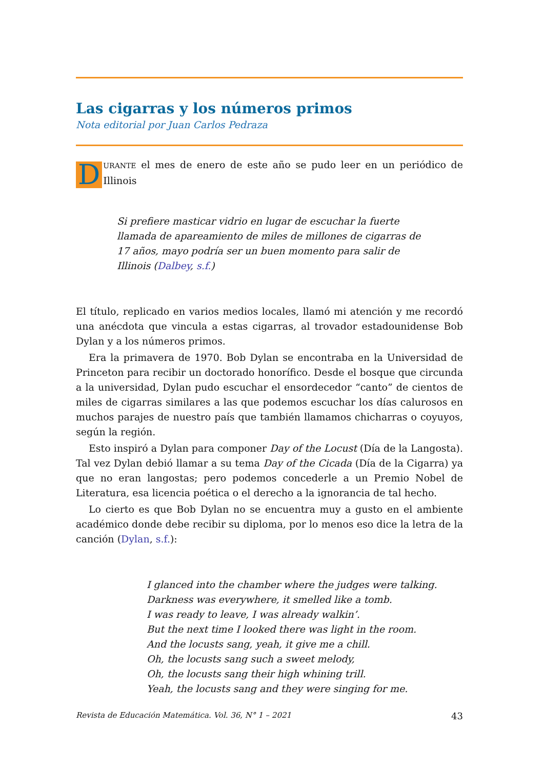Las cigarras y los números primos
Nota editorial por Juan Carlos Pedraza
DURANTE el mes de enero de este año se pudo leer en un periódico de Illinois
Si prefiere masticar vidrio en lugar de escuchar la fuerte llamada de apareamiento de miles de millones de cigarras de 17 años, mayo podría ser un buen momento para salir de Illinois (Dalbey, s.f.)
El título, replicado en varios medios locales, llamó mi atención y me recordó una anécdota que vincula a estas cigarras, al trovador estadounidense Bob Dylan y a los números primos.
Era la primavera de 1970. Bob Dylan se encontraba en la Universidad de Princeton para recibir un doctorado honorífico. Desde el bosque que circunda a la universidad, Dylan pudo escuchar el ensordecedor “canto” de cientos de miles de cigarras similares a las que podemos escuchar los días calurosos en muchos parajes de nuestro país que también llamamos chicharras o coyuyos, según la región.
Esto inspiró a Dylan para componer Day of the Locust (Día de la Langosta). Tal vez Dylan debió llamar a su tema Day of the Cicada (Día de la Cigarra) ya que no eran langostas; pero podemos concederle a un Premio Nobel de Literatura, esa licencia poética o el derecho a la ignorancia de tal hecho.
Lo cierto es que Bob Dylan no se encuentra muy a gusto en el ambiente académico donde debe recibir su diploma, por lo menos eso dice la letra de la canción (Dylan, s.f.):
I glanced into the chamber where the judges were talking.
Darkness was everywhere, it smelled like a tomb.
I was ready to leave, I was already walkin’.
But the next time I looked there was light in the room.
And the locusts sang, yeah, it give me a chill.
Oh, the locusts sang such a sweet melody,
Oh, the locusts sang their high whining trill.
Yeah, the locusts sang and they were singing for me.
Revista de Educación Matemática. Vol. 36, N° 1 – 2021 43